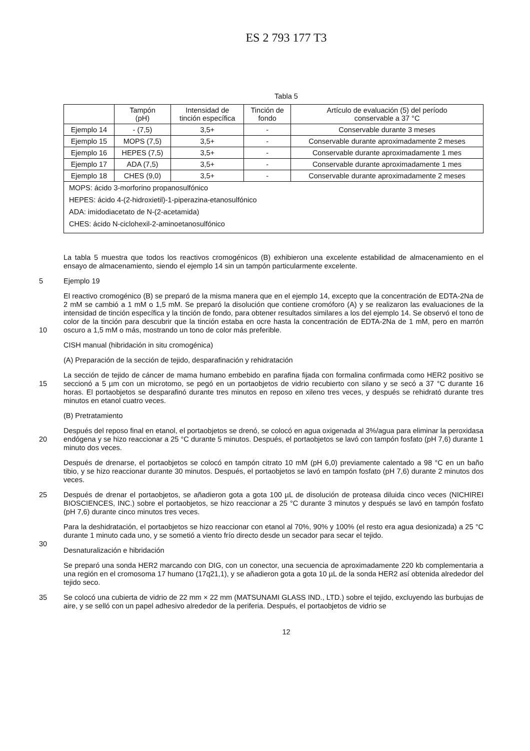ES 2 793 177 T3
Tabla 5
| | Tampón (pH) | Intensidad de tinción específica | Tinción de fondo | Artículo de evaluación (5) del período conservable a 37 °C |
| --- | --- | --- | --- | --- |
| Ejemplo 14 | - (7,5) | 3,5+ | - | Conservable durante 3 meses |
| Ejemplo 15 | MOPS (7,5) | 3,5+ | - | Conservable durante aproximadamente 2 meses |
| Ejemplo 16 | HEPES (7,5) | 3,5+ | - | Conservable durante aproximadamente 1 mes |
| Ejemplo 17 | ADA (7,5) | 3,5+ | - | Conservable durante aproximadamente 1 mes |
| Ejemplo 18 | CHES (9,0) | 3,5+ | - | Conservable durante aproximadamente 2 meses |
| MOPS: ácido 3-morforino propanosulfónico | | | | |
| HEPES: ácido 4-(2-hidroxietil)-1-piperazina-etanosulfónico | | | | |
| ADA: imidodiacetato de N-(2-acetamida) | | | | |
| CHES: ácido N-ciclohexil-2-aminoetanosulfónico | | | | |
La tabla 5 muestra que todos los reactivos cromogénicos (B) exhibieron una excelente estabilidad de almacenamiento en el ensayo de almacenamiento, siendo el ejemplo 14 sin un tampón particularmente excelente.
5 Ejemplo 19
10 El reactivo cromogénico (B) se preparó de la misma manera que en el ejemplo 14, excepto que la concentración de EDTA-2Na de 2 mM se cambió a 1 mM o 1,5 mM. Se preparó la disolución que contiene cromóforo (A) y se realizaron las evaluaciones de la intensidad de tinción específica y la tinción de fondo, para obtener resultados similares a los del ejemplo 14. Se observó el tono de color de la tinción para descubrir que la tinción estaba en ocre hasta la concentración de EDTA-2Na de 1 mM, pero en marrón oscuro a 1,5 mM o más, mostrando un tono de color más preferible.
CISH manual (hibridación in situ cromogénica)
(A) Preparación de la sección de tejido, desparafinación y rehidratación
15 La sección de tejido de cáncer de mama humano embebido en parafina fijada con formalina confirmada como HER2 positivo se seccionó a 5 µm con un microtomo, se pegó en un portaobjetos de vidrio recubierto con silano y se secó a 37 °C durante 16 horas. El portaobjetos se desparafinó durante tres minutos en reposo en xileno tres veces, y después se rehidrató durante tres minutos en etanol cuatro veces.
(B) Pretratamiento
20 Después del reposo final en etanol, el portaobjetos se drenó, se colocó en agua oxigenada al 3%/agua para eliminar la peroxidasa endógena y se hizo reaccionar a 25 °C durante 5 minutos. Después, el portaobjetos se lavó con tampón fosfato (pH 7,6) durante 1 minuto dos veces.
Después de drenarse, el portaobjetos se colocó en tampón citrato 10 mM (pH 6,0) previamente calentado a 98 °C en un baño tibio, y se hizo reaccionar durante 30 minutos. Después, el portaobjetos se lavó en tampón fosfato (pH 7,6) durante 2 minutos dos veces.
25 Después de drenar el portaobjetos, se añadieron gota a gota 100 µL de disolución de proteasa diluida cinco veces (NICHIREI BIOSCIENCES, INC.) sobre el portaobjetos, se hizo reaccionar a 25 °C durante 3 minutos y después se lavó en tampón fosfato (pH 7,6) durante cinco minutos tres veces.
30 Para la deshidratación, el portaobjetos se hizo reaccionar con etanol al 70%, 90% y 100% (el resto era agua desionizada) a 25 °C durante 1 minuto cada uno, y se sometió a viento frío directo desde un secador para secar el tejido.
Desnaturalización e hibridación
Se preparó una sonda HER2 marcando con DIG, con un conector, una secuencia de aproximadamente 220 kb complementaria a una región en el cromosoma 17 humano (17q21,1), y se añadieron gota a gota 10 µL de la sonda HER2 así obtenida alrededor del tejido seco.
35 Se colocó una cubierta de vidrio de 22 mm × 22 mm (MATSUNAMI GLASS IND., LTD.) sobre el tejido, excluyendo las burbujas de aire, y se selló con un papel adhesivo alrededor de la periferia. Después, el portaobjetos de vidrio se
12